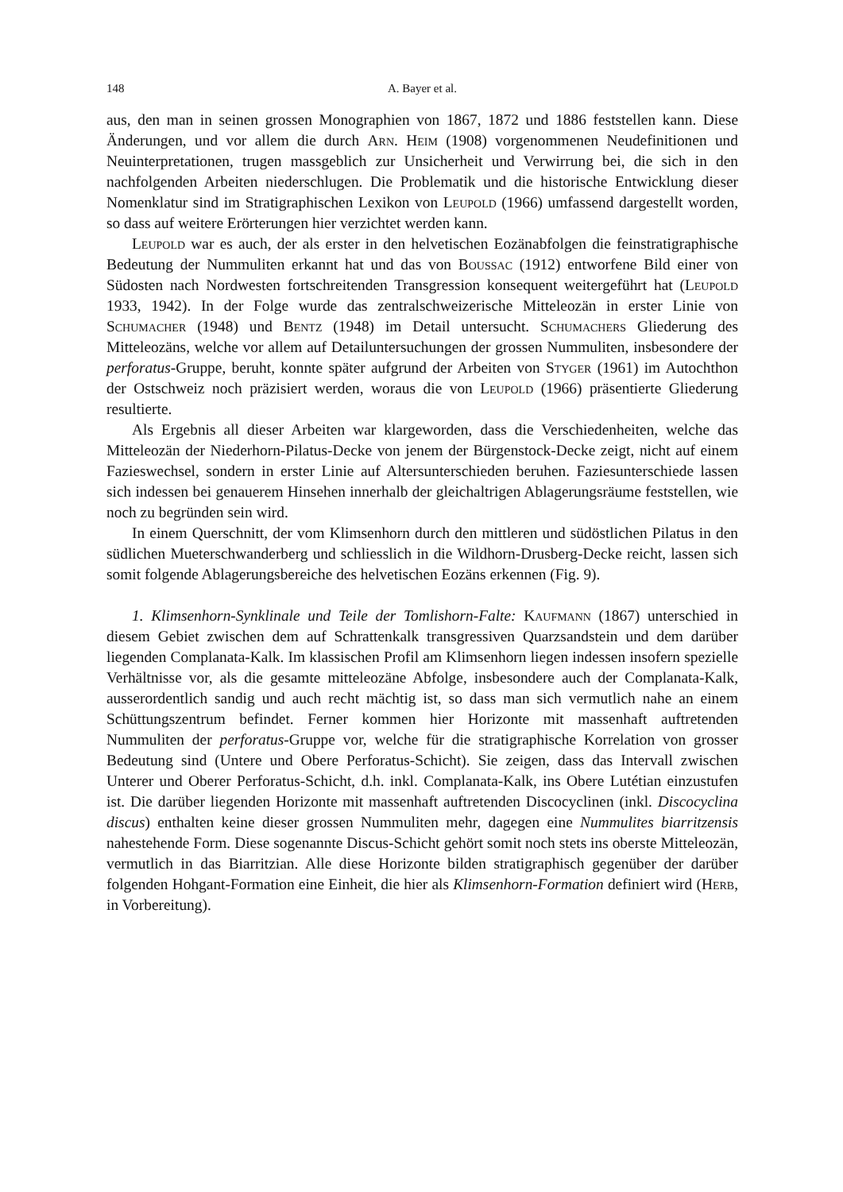148 A. Bayer et al.
aus, den man in seinen grossen Monographien von 1867, 1872 und 1886 feststellen kann. Diese Änderungen, und vor allem die durch Arn. Heim (1908) vorgenommenen Neudefinitionen und Neuinterpretationen, trugen massgeblich zur Unsicherheit und Verwirrung bei, die sich in den nachfolgenden Arbeiten niederschlugen. Die Problematik und die historische Entwicklung dieser Nomenklatur sind im Stratigraphischen Lexikon von Leupold (1966) umfassend dargestellt worden, so dass auf weitere Erörterungen hier verzichtet werden kann.
Leupold war es auch, der als erster in den helvetischen Eozänabfolgen die feinstratigraphische Bedeutung der Nummuliten erkannt hat und das von Boussac (1912) entworfene Bild einer von Südosten nach Nordwesten fortschreitenden Transgression konsequent weitergeführt hat (Leupold 1933, 1942). In der Folge wurde das zentralschweizerische Mitteleozän in erster Linie von Schumacher (1948) und Bentz (1948) im Detail untersucht. Schumachers Gliederung des Mitteleozäns, welche vor allem auf Detailuntersuchungen der grossen Nummuliten, insbesondere der perforatus-Gruppe, beruht, konnte später aufgrund der Arbeiten von Styger (1961) im Autochthon der Ostschweiz noch präzisiert werden, woraus die von Leupold (1966) präsentierte Gliederung resultierte.
Als Ergebnis all dieser Arbeiten war klargeworden, dass die Verschiedenheiten, welche das Mitteleozän der Niederhorn-Pilatus-Decke von jenem der Bürgenstock-Decke zeigt, nicht auf einem Fazieswechsel, sondern in erster Linie auf Altersunterschieden beruhen. Faziesunterschiede lassen sich indessen bei genauerem Hinsehen innerhalb der gleichaltrigen Ablagerungsräume feststellen, wie noch zu begründen sein wird.
In einem Querschnitt, der vom Klimsenhorn durch den mittleren und südöstlichen Pilatus in den südlichen Mueterschwanderberg und schliesslich in die Wildhorn-Drusberg-Decke reicht, lassen sich somit folgende Ablagerungsbereiche des helvetischen Eozäns erkennen (Fig. 9).
1. Klimsenhorn-Synklinale und Teile der Tomlishorn-Falte: Kaufmann (1867) unterschied in diesem Gebiet zwischen dem auf Schrattenkalk transgressiven Quarzsandstein und dem darüber liegenden Complanata-Kalk. Im klassischen Profil am Klimsenhorn liegen indessen insofern spezielle Verhältnisse vor, als die gesamte mitteleozäne Abfolge, insbesondere auch der Complanata-Kalk, ausserordentlich sandig und auch recht mächtig ist, so dass man sich vermutlich nahe an einem Schüttungszentrum befindet. Ferner kommen hier Horizonte mit massenhaft auftretenden Nummuliten der perforatus-Gruppe vor, welche für die stratigraphische Korrelation von grosser Bedeutung sind (Untere und Obere Perforatus-Schicht). Sie zeigen, dass das Intervall zwischen Unterer und Oberer Perforatus-Schicht, d.h. inkl. Complanata-Kalk, ins Obere Lutétian einzustufen ist. Die darüber liegenden Horizonte mit massenhaft auftretenden Discocyclinen (inkl. Discocyclina discus) enthalten keine dieser grossen Nummuliten mehr, dagegen eine Nummulites biarritzensis nahestehende Form. Diese sogenannte Discus-Schicht gehört somit noch stets ins oberste Mitteleozän, vermutlich in das Biarritzian. Alle diese Horizonte bilden stratigraphisch gegenüber der darüber folgenden Hohgant-Formation eine Einheit, die hier als Klimsenhorn-Formation definiert wird (Herb, in Vorbereitung).